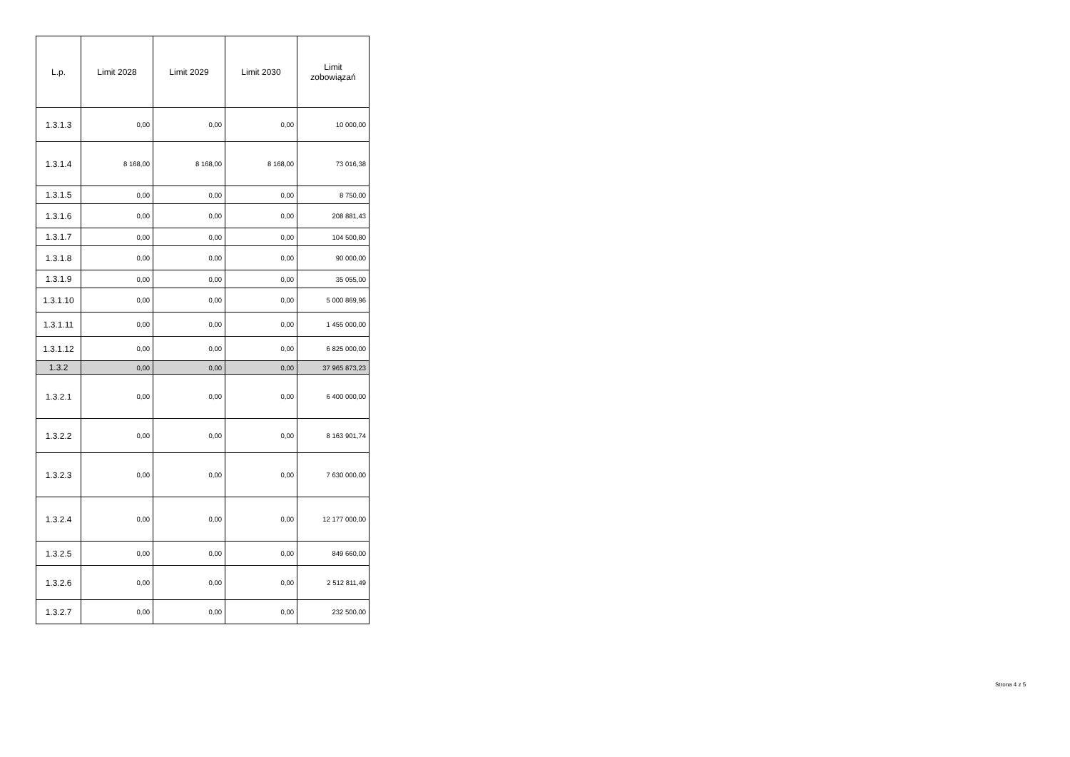| L.p. | Limit 2028 | Limit 2029 | Limit 2030 | Limit zobowiązań |
| --- | --- | --- | --- | --- |
| 1.3.1.3 | 0,00 | 0,00 | 0,00 | 10 000,00 |
| 1.3.1.4 | 8 168,00 | 8 168,00 | 8 168,00 | 73 016,38 |
| 1.3.1.5 | 0,00 | 0,00 | 0,00 | 8 750,00 |
| 1.3.1.6 | 0,00 | 0,00 | 0,00 | 208 881,43 |
| 1.3.1.7 | 0,00 | 0,00 | 0,00 | 104 500,80 |
| 1.3.1.8 | 0,00 | 0,00 | 0,00 | 90 000,00 |
| 1.3.1.9 | 0,00 | 0,00 | 0,00 | 35 055,00 |
| 1.3.1.10 | 0,00 | 0,00 | 0,00 | 5 000 869,96 |
| 1.3.1.11 | 0,00 | 0,00 | 0,00 | 1 455 000,00 |
| 1.3.1.12 | 0,00 | 0,00 | 0,00 | 6 825 000,00 |
| 1.3.2 | 0,00 | 0,00 | 0,00 | 37 965 873,23 |
| 1.3.2.1 | 0,00 | 0,00 | 0,00 | 6 400 000,00 |
| 1.3.2.2 | 0,00 | 0,00 | 0,00 | 8 163 901,74 |
| 1.3.2.3 | 0,00 | 0,00 | 0,00 | 7 630 000,00 |
| 1.3.2.4 | 0,00 | 0,00 | 0,00 | 12 177 000,00 |
| 1.3.2.5 | 0,00 | 0,00 | 0,00 | 849 660,00 |
| 1.3.2.6 | 0,00 | 0,00 | 0,00 | 2 512 811,49 |
| 1.3.2.7 | 0,00 | 0,00 | 0,00 | 232 500,00 |
Strona 4 z 5